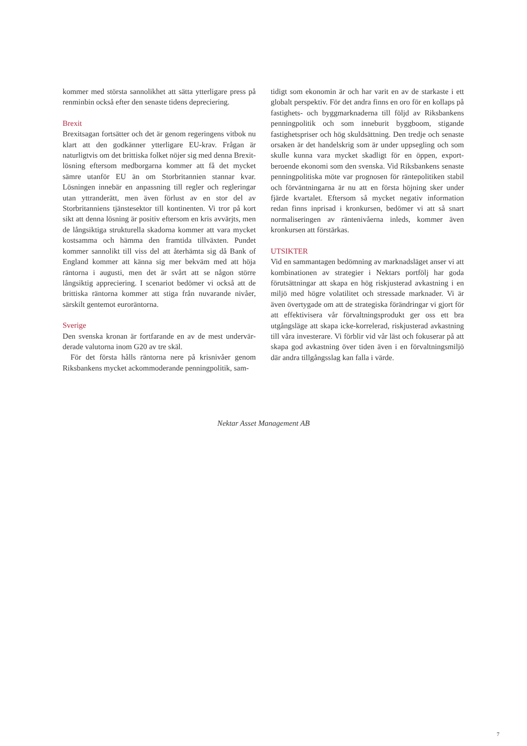kommer med största sannolikhet att sätta ytterligare press på renminbin också efter den senaste tidens depreciering.
Brexit
Brexitsagan fortsätter och det är genom regeringens vitbok nu klart att den godkänner ytterligare EU-krav. Frågan är naturligtvis om det brittiska folket nöjer sig med denna Brexit-lösning eftersom medborgarna kommer att få det mycket sämre utanför EU än om Storbritannien stannar kvar. Lösningen innebär en anpassning till regler och regleringar utan yttranderätt, men även förlust av en stor del av Storbritanniens tjänstesektor till kontinenten. Vi tror på kort sikt att denna lösning är positiv eftersom en kris avvärjts, men de långsiktiga strukturella skadorna kommer att vara mycket kostsamma och hämma den framtida tillväxten. Pundet kommer sannolikt till viss del att återhämta sig då Bank of England kommer att känna sig mer bekväm med att höja räntorna i augusti, men det är svårt att se någon större långsiktig appreciering. I scenariot bedömer vi också att de brittiska räntorna kommer att stiga från nuvarande nivåer, särskilt gentemot euroräntorna.
Sverige
Den svenska kronan är fortfarande en av de mest undervär­derade valutorna inom G20 av tre skäl.
För det första hålls räntorna nere på krisnivåer genom Riksbankens mycket ackommoderande penningpolitik, sam-
tidigt som ekonomin är och har varit en av de starkaste i ett globalt perspektiv. För det andra finns en oro för en kollaps på fastighets- och byggmarknaderna till följd av Riksbank­ens penningpolitik och som inneburit byggboom, stigande fastighetspriser och hög skuldsättning. Den tredje och senaste orsaken är det handelskrig som är under uppsegling och som skulle kunna vara mycket skadligt för en öppen, export­beroende ekonomi som den svenska. Vid Riksbankens senaste penningpolitiska möte var prognosen för räntepolitiken stabil och förväntningarna är nu att en första höjning sker under fjärde kvartalet. Eftersom så mycket negativ information redan finns inprisad i kronkursen, bedömer vi att så snart normaliseringen av räntenivåerna inleds, kommer även kronkursen att förstärkas.
UTSIKTER
Vid en sammantagen bedömning av marknadsläget anser vi att kombinationen av strategier i Nektars portfölj har goda förutsättningar att skapa en hög riskjusterad avkastning i en miljö med högre volatilitet och stressade marknader. Vi är även övertygade om att de strategiska förändringar vi gjort för att effektivisera vår förvaltningsprodukt ger oss ett bra utgångsläge att skapa icke-korrelerad, riskjusterad avkastning till våra investerare. Vi förblir vid vår läst och fokuserar på att skapa god avkastning över tiden även i en förvaltnings­miljö där andra tillgångsslag kan falla i värde.
Nektar Asset Management AB
7